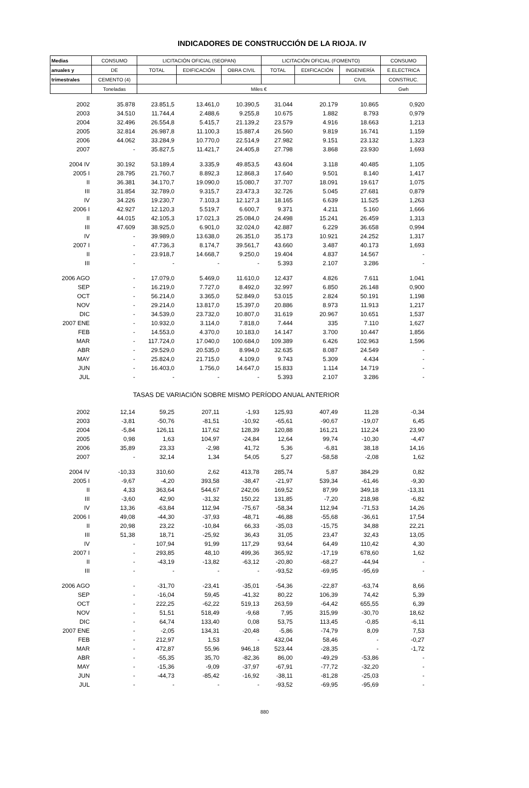INDICADORES DE CONSTRUCCIÓN DE LA RIOJA. IV
| Medias | CONSUMO | LICITACIÓN OFICIAL (SEOPAN) | | | LICITACIÓN OFICIAL (FOMENTO) | | | CONSUMO |
| --- | --- | --- | --- | --- | --- | --- | --- | --- |
| anuales y | DE | TOTAL | EDIFICACIÓN | OBRA CIVIL | TOTAL | EDIFICACIÓN | INGENIERÍA | E.ELECTRICA |
| trimestrales | CEMENTO (4) | | | | | | CIVIL | CONSTRUC. |
| | Toneladas | Miles € | | | | | | Gwh |
| 2002 | 35.878 | 23.851,5 | 13.461,0 | 10.390,5 | 31.044 | 20.179 | 10.865 | 0,920 |
| 2003 | 34.510 | 11.744,4 | 2.488,6 | 9.255,8 | 10.675 | 1.882 | 8.793 | 0,979 |
| 2004 | 32.496 | 26.554,8 | 5.415,7 | 21.139,2 | 23.579 | 4.916 | 18.663 | 1,213 |
| 2005 | 32.814 | 26.987,8 | 11.100,3 | 15.887,4 | 26.560 | 9.819 | 16.741 | 1,159 |
| 2006 | 44.062 | 33.284,9 | 10.770,0 | 22.514,9 | 27.982 | 9.151 | 23.132 | 1,323 |
| 2007 | - | 35.827,5 | 11.421,7 | 24.405,8 | 27.798 | 3.868 | 23.930 | 1,693 |
| 2004 IV | 30.192 | 53.189,4 | 3.335,9 | 49.853,5 | 43.604 | 3.118 | 40.485 | 1,105 |
| 2005 I | 28.795 | 21.760,7 | 8.892,3 | 12.868,3 | 17.640 | 9.501 | 8.140 | 1,417 |
| II | 36.381 | 34.170,7 | 19.090,0 | 15.080,7 | 37.707 | 18.091 | 19.617 | 1,075 |
| III | 31.854 | 32.789,0 | 9.315,7 | 23.473,3 | 32.726 | 5.045 | 27.681 | 0,879 |
| IV | 34.226 | 19.230,7 | 7.103,3 | 12.127,3 | 18.165 | 6.639 | 11.525 | 1,263 |
| 2006 I | 42.927 | 12.120,3 | 5.519,7 | 6.600,7 | 9.371 | 4.211 | 5.160 | 1,666 |
| II | 44.015 | 42.105,3 | 17.021,3 | 25.084,0 | 24.498 | 15.241 | 26.459 | 1,313 |
| III | 47.609 | 38.925,0 | 6.901,0 | 32.024,0 | 42.887 | 6.229 | 36.658 | 0,994 |
| IV | - | 39.989,0 | 13.638,0 | 26.351,0 | 35.173 | 10.921 | 24.252 | 1,317 |
| 2007 I | - | 47.736,3 | 8.174,7 | 39.561,7 | 43.660 | 3.487 | 40.173 | 1,693 |
| II | - | 23.918,7 | 14.668,7 | 9.250,0 | 19.404 | 4.837 | 14.567 | - |
| III | - | - | - | - | 5.393 | 2.107 | 3.286 | - |
| 2006 AGO | - | 17.079,0 | 5.469,0 | 11.610,0 | 12.437 | 4.826 | 7.611 | 1,041 |
| SEP | - | 16.219,0 | 7.727,0 | 8.492,0 | 32.997 | 6.850 | 26.148 | 0,900 |
| OCT | - | 56.214,0 | 3.365,0 | 52.849,0 | 53.015 | 2.824 | 50.191 | 1,198 |
| NOV | - | 29.214,0 | 13.817,0 | 15.397,0 | 20.886 | 8.973 | 11.913 | 1,217 |
| DIC | - | 34.539,0 | 23.732,0 | 10.807,0 | 31.619 | 20.967 | 10.651 | 1,537 |
| 2007 ENE | - | 10.932,0 | 3.114,0 | 7.818,0 | 7.444 | 335 | 7.110 | 1,627 |
| FEB | - | 14.553,0 | 4.370,0 | 10.183,0 | 14.147 | 3.700 | 10.447 | 1,856 |
| MAR | - | 117.724,0 | 17.040,0 | 100.684,0 | 109.389 | 6.426 | 102.963 | 1,596 |
| ABR | - | 29.529,0 | 20.535,0 | 8.994,0 | 32.635 | 8.087 | 24.549 | - |
| MAY | - | 25.824,0 | 21.715,0 | 4.109,0 | 9.743 | 5.309 | 4.434 | - |
| JUN | - | 16.403,0 | 1.756,0 | 14.647,0 | 15.833 | 1.114 | 14.719 | - |
| JUL | - | - | - | - | 5.393 | 2.107 | 3.286 | - |
| | TASAS DE VARIACIÓN SOBRE MISMO PERÍODO ANUAL ANTERIOR | | | | | | | |
| 2002 | 12,14 | 59,25 | 207,11 | -1,93 | 125,93 | 407,49 | 11,28 | -0,34 |
| 2003 | -3,81 | -50,76 | -81,51 | -10,92 | -65,61 | -90,67 | -19,07 | 6,45 |
| 2004 | -5,84 | 126,11 | 117,62 | 128,39 | 120,88 | 161,21 | 112,24 | 23,90 |
| 2005 | 0,98 | 1,63 | 104,97 | -24,84 | 12,64 | 99,74 | -10,30 | -4,47 |
| 2006 | 35,89 | 23,33 | -2,98 | 41,72 | 5,36 | -6,81 | 38,18 | 14,16 |
| 2007 | - | 32,14 | 1,34 | 54,05 | 5,27 | -58,58 | -2,08 | 1,62 |
| 2004 IV | -10,33 | 310,60 | 2,62 | 413,78 | 285,74 | 5,87 | 384,29 | 0,82 |
| 2005 I | -9,67 | -4,20 | 393,58 | -38,47 | -21,97 | 539,34 | -61,46 | -9,30 |
| II | 4,33 | 363,64 | 544,67 | 242,06 | 169,52 | 87,99 | 349,18 | -13,31 |
| III | -3,60 | 42,90 | -31,32 | 150,22 | 131,85 | -7,20 | 218,98 | -6,82 |
| IV | 13,36 | -63,84 | 112,94 | -75,67 | -58,34 | 112,94 | -71,53 | 14,26 |
| 2006 I | 49,08 | -44,30 | -37,93 | -48,71 | -46,88 | -55,68 | -36,61 | 17,54 |
| II | 20,98 | 23,22 | -10,84 | 66,33 | -35,03 | -15,75 | 34,88 | 22,21 |
| III | 51,38 | 18,71 | -25,92 | 36,43 | 31,05 | 23,47 | 32,43 | 13,05 |
| IV | - | 107,94 | 91,99 | 117,29 | 93,64 | 64,49 | 110,42 | 4,30 |
| 2007 I | - | 293,85 | 48,10 | 499,36 | 365,92 | -17,19 | 678,60 | 1,62 |
| II | - | -43,19 | -13,82 | -63,12 | -20,80 | -68,27 | -44,94 | - |
| III | - | - | - | - | -93,52 | -69,95 | -95,69 | - |
| 2006 AGO | - | -31,70 | -23,41 | -35,01 | -54,36 | -22,87 | -63,74 | 8,66 |
| SEP | - | -16,04 | 59,45 | -41,32 | 80,22 | 106,39 | 74,42 | 5,39 |
| OCT | - | 222,25 | -62,22 | 519,13 | 263,59 | -64,42 | 655,55 | 6,39 |
| NOV | - | 51,51 | 518,49 | -9,68 | 7,95 | 315,99 | -30,70 | 18,62 |
| DIC | - | 64,74 | 133,40 | 0,08 | 53,75 | 113,45 | -0,85 | -6,11 |
| 2007 ENE | - | -2,05 | 134,31 | -20,48 | -5,86 | -74,79 | 8,09 | 7,53 |
| FEB | - | 212,97 | 1,53 | - | 432,04 | 58,46 | - | -0,27 |
| MAR | - | 472,87 | 55,96 | 946,18 | 523,44 | -28,35 | - | -1,72 |
| ABR | - | -55,35 | 35,70 | -82,36 | 86,00 | -49,29 | -53,86 | - |
| MAY | - | -15,36 | -9,09 | -37,97 | -67,91 | -77,72 | -32,20 | - |
| JUN | - | -44,73 | -85,42 | -16,92 | -38,11 | -81,28 | -25,03 | - |
| JUL | - | - | - | - | -93,52 | -69,95 | -95,69 | - |
880